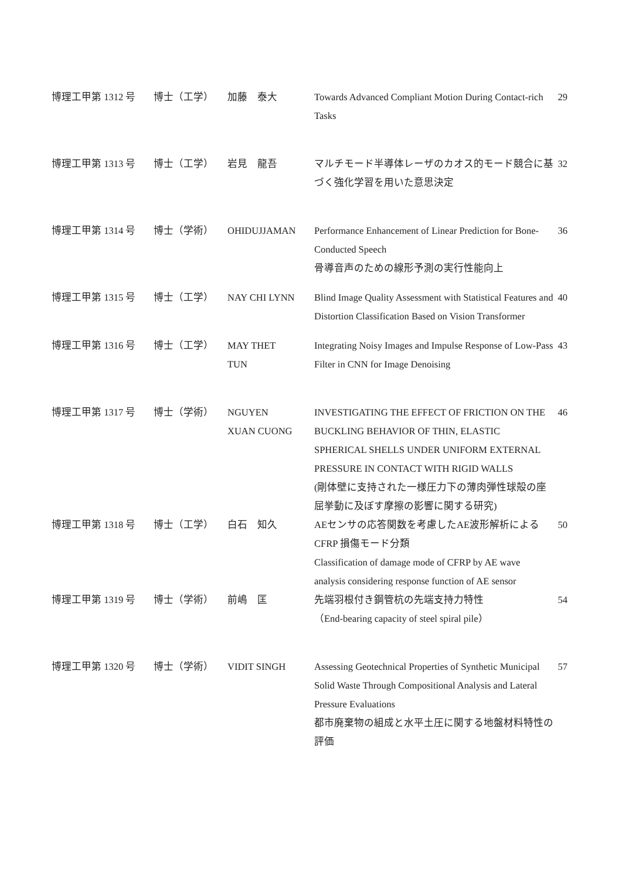| 博理工甲第 1312 号 | 博士（工学） | 加藤 泰大 | Towards Advanced Compliant Motion During Contact-rich Tasks | 29 |
| 博理工甲第 1313 号 | 博士（工学） | 岩見 龍吾 | マルチモード半導体レーザのカオス的モード競合に基づく強化学習を用いた意思決定 | 32 |
| 博理工甲第 1314 号 | 博士（学術） | OHIDUJJAMAN | Performance Enhancement of Linear Prediction for Bone-Conducted Speech 骨導音声のための線形予測の実行性能向上 | 36 |
| 博理工甲第 1315 号 | 博士（工学） | NAY CHI LYNN | Blind Image Quality Assessment with Statistical Features and Distortion Classification Based on Vision Transformer | 40 |
| 博理工甲第 1316 号 | 博士（工学） | MAY THET TUN | Integrating Noisy Images and Impulse Response of Low-Pass Filter in CNN for Image Denoising | 43 |
| 博理工甲第 1317 号 | 博士（学術） | NGUYEN XUAN CUONG | INVESTIGATING THE EFFECT OF FRICTION ON THE BUCKLING BEHAVIOR OF THIN, ELASTIC SPHERICAL SHELLS UNDER UNIFORM EXTERNAL PRESSURE IN CONTACT WITH RIGID WALLS (剛体壁に支持された一様圧力下の薄肉弾性球殻の座屈挙動に及ぼす摩擦の影響に関する研究) | 46 |
| 博理工甲第 1318 号 | 博士（工学） | 白石 知久 | AEセンサの応答関数を考慮したAE波形解析によるCFRP 損傷モード分類 Classification of damage mode of CFRP by AE wave analysis considering response function of AE sensor | 50 |
| 博理工甲第 1319 号 | 博士（学術） | 前嶋 匡 | 先端羽根付き鋼管杭の先端支持力特性 （End-bearing capacity of steel spiral pile） | 54 |
| 博理工甲第 1320 号 | 博士（学術） | VIDIT SINGH | Assessing Geotechnical Properties of Synthetic Municipal Solid Waste Through Compositional Analysis and Lateral Pressure Evaluations 都市廃棄物の組成と水平土圧に関する地盤材料特性の評価 | 57 |